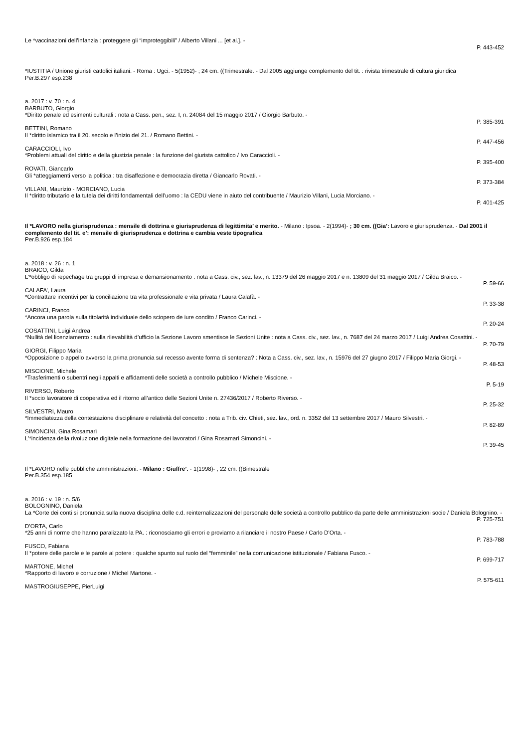Le *vaccinazioni dell’infanzia : proteggere gli “improteggibili” / Alberto Villani ... [et al.]. -
P. 443-452
*IUSTITIA / Unione giuristi cattolici italiani. - Roma : Ugci. - 5(1952)- ; 24 cm. ((Trimestrale. - Dal 2005 aggiunge complemento del tit. : rivista trimestrale di cultura giuridica
Per.B.297 esp.238
a. 2017 : v. 70 : n. 4
BARBUTO, Giorgio
*Diritto penale ed esimenti culturali : nota a Cass. pen., sez. I, n. 24084 del 15 maggio 2017 / Giorgio Barbuto. -
P. 385-391
BETTINI, Romano
Il *diritto islamico tra il 20. secolo e l’inizio del 21. / Romano Bettini. -
P. 447-456
CARACCIOLI, Ivo
*Problemi attuali del diritto e della giustizia penale : la funzione del giurista cattolico / Ivo Caraccioli. -
P. 395-400
ROVATI, Giancarlo
Gli *atteggiamenti verso la politica : tra disaffezione e democrazia diretta / Giancarlo Rovati. -
P. 373-384
VILLANI, Maurizio - MORCIANO, Lucia
Il *diritto tributario e la tutela dei diritti fondamentali dell’uomo : la CEDU viene in aiuto del contribuente / Maurizio Villani, Lucia Morciano. -
P. 401-425
Il *LAVORO nella giurisprudenza : mensile di dottrina e giurisprudenza di legittimita’ e merito. - Milano : Ipsoa. - 2(1994)- ; 30 cm. ((Gia’: Lavoro e giurisprudenza. - Dal 2001 il complemento del tit. e’: mensile di giurisprudenza e dottrina e cambia veste tipografica
Per.B.926 esp.184
a. 2018 : v. 26 : n. 1
BRAICO, Gilda
L’*obbligo di repechage tra gruppi di impresa e demansionamento : nota a Cass. civ., sez. lav., n. 13379 del 26 maggio 2017 e n. 13809 del 31 maggio 2017 / Gilda Braico. -
P. 59-66
CALAFA’, Laura
*Contrattare incentivi per la conciliazione tra vita professionale e vita privata / Laura Calafà. -
P. 33-38
CARINCI, Franco
*Ancora una parola sulla titolarità individuale dello sciopero de iure condito / Franco Carinci. -
P. 20-24
COSATTINI, Luigi Andrea
*Nullità del licenziamento : sulla rilevabilità d’ufficio la Sezione Lavoro smentisce le Sezioni Unite : nota a Cass. civ., sez. lav., n. 7687 del 24 marzo 2017 / Luigi Andrea Cosattini. -
P. 70-79
GIORGI, Filippo Maria
*Opposizione o appello avverso la prima pronuncia sul recesso avente forma di sentenza? : Nota a Cass. civ., sez. lav., n. 15976 del 27 giugno 2017 / Filippo Maria Giorgi. -
P. 48-53
MISCIONE, Michele
*Trasferimenti o subentri negli appalti e affidamenti delle società a controllo pubblico / Michele Miscione. -
P. 5-19
RIVERSO, Roberto
Il *socio lavoratore di cooperativa ed il ritorno all’antico delle Sezioni Unite n. 27436/2017 / Roberto Riverso. -
P. 25-32
SILVESTRI, Mauro
*Immediatezza della contestazione disciplinare e relatività del concetto : nota a Trib. civ. Chieti, sez. lav., ord. n. 3352 del 13 settembre 2017 / Mauro Silvestri. -
P. 82-89
SIMONCINI, Gina Rosamarì
L’*incidenza della rivoluzione digitale nella formazione dei lavoratori / Gina Rosamarì Simoncini. -
P. 39-45
Il *LAVORO nelle pubbliche amministrazioni. - Milano : Giuffre’. - 1(1998)- ; 22 cm. ((Bimestrale
Per.B.354 esp.185
a. 2016 : v. 19 : n. 5/6
BOLOGNINO, Daniela
La *Corte dei conti si pronuncia sulla nuova disciplina delle c.d. reinternalizzazioni del personale delle società a controllo pubblico da parte delle amministrazioni socie / Daniela Bolognino. -
P. 725-751
D’ORTA, Carlo
*25 anni di norme che hanno paralizzato la PA. : riconosciamo gli errori e proviamo a rilanciare il nostro Paese / Carlo D’Orta. -
P. 783-788
FUSCO, Fabiana
Il *potere delle parole e le parole al potere : qualche spunto sul ruolo del “femminile” nella comunicazione istituzionale / Fabiana Fusco. -
P. 699-717
MARTONE, Michel
*Rapporto di lavoro e corruzione / Michel Martone. -
P. 575-611
MASTROGIUSEPPE, PierLuigi